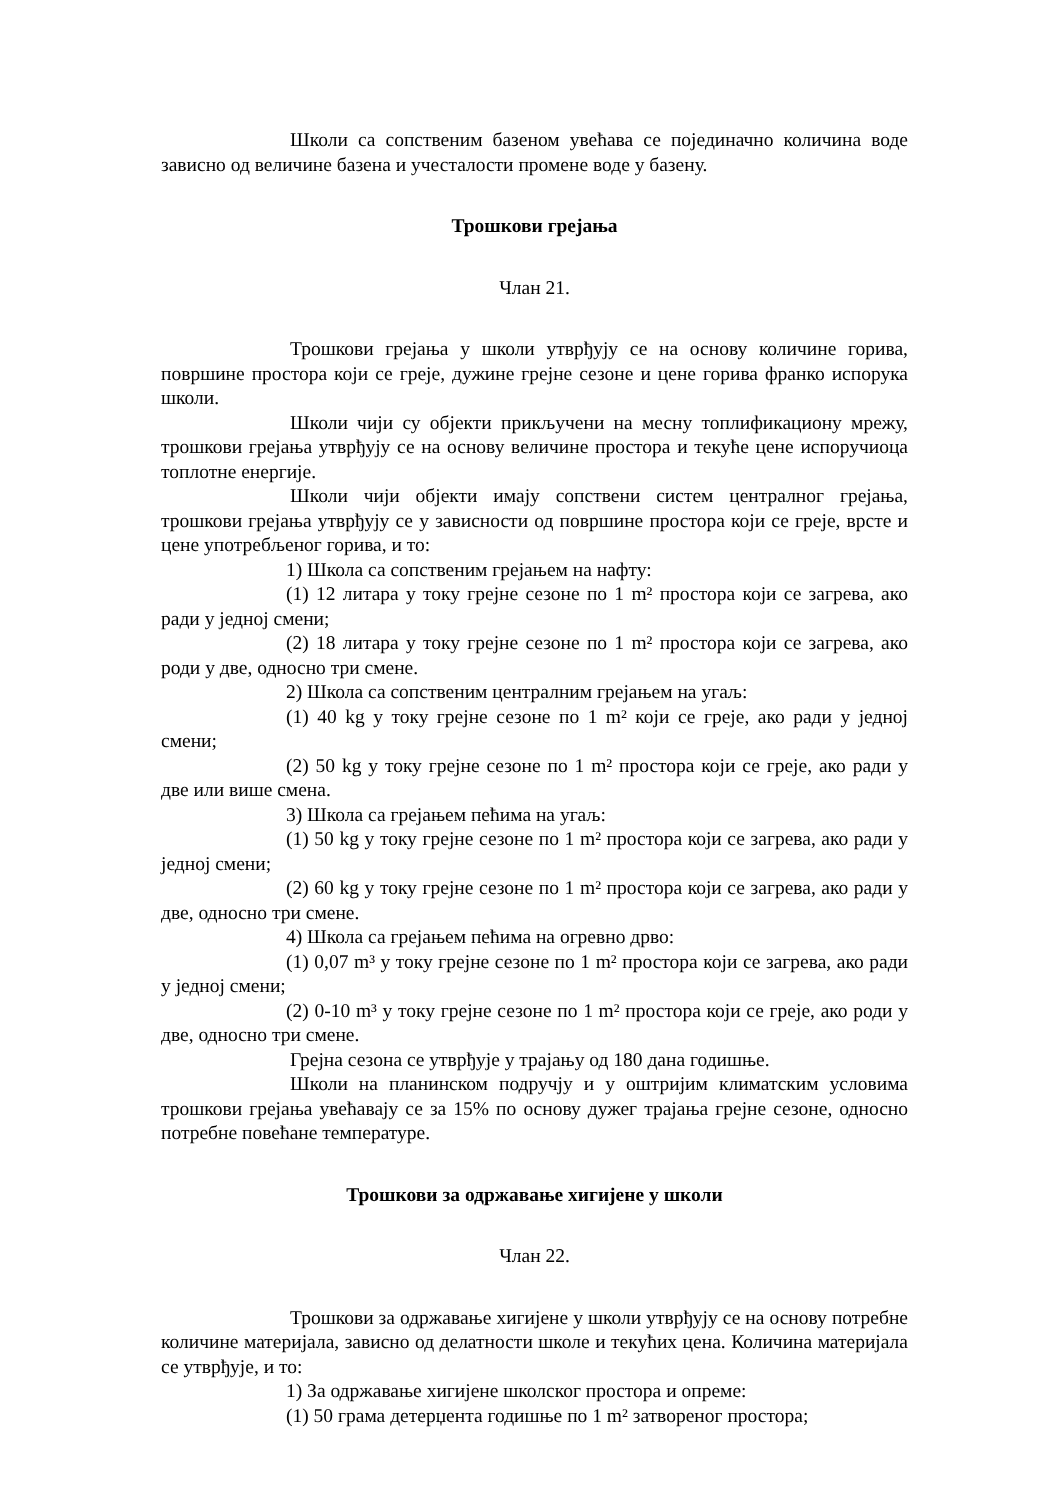Школи са сопственим базеном увећава се појединачно количина воде зависно од величине базена и учесталости промене воде у базену.
Трошкови грејања
Члан 21.
Трошкови грејања у школи утврђују се на основу количине горива, површине простора који се греје, дужине грејне сезоне и цене горива франко испорука школи.
Школи чији су објекти прикључени на месну топлификациону мрежу, трошкови грејања утврђују се на основу величине простора и текуће цене испоручиоца топлотне енергије.
Школи чији објекти имају сопствени систем централног грејања, трошкови грејања утврђују се у зависности од површине простора који се греје, врсте и цене употребљеног горива, и то:
1) Школа са сопственим грејањем на нафту:
(1) 12 литара у току грејне сезоне по 1 m² простора који се загрева, ако ради у једној смени;
(2) 18 литара у току грејне сезоне по 1 m² простора који се загрева, ако роди у две, односно три смене.
2) Школа са сопственим централним грејањем на угаљ:
(1) 40 kg у току грејне сезоне по 1 m² који се греје, ако ради у једној смени;
(2) 50 kg у току грејне сезоне по 1 m² простора који се греје, ако ради у две или више смена.
3) Школа са грејањем пећима на угаљ:
(1) 50 kg у току грејне сезоне по 1 m² простора који се загрева, ако ради у једној смени;
(2) 60 kg у току грејне сезоне по 1 m² простора који се загрева, ако ради у две, односно три смене.
4) Школа са грејањем пећима на огревно дрво:
(1) 0,07 m³ у току грејне сезоне по 1 m² простора који се загрева, ако ради у једној смени;
(2) 0-10 m³ у току грејне сезоне по 1 m² простора који се греје, ако роди у две, односно три смене.
Грејна сезона се утврђује у трајању од 180 дана годишње.
Школи на планинском подручју и у оштријим климатским условима трошкови грејања увећавају се за 15% по основу дужег трајања грејне сезоне, односно потребне повећане температуре.
Трошкови за одржавање хигијене у школи
Члан 22.
Трошкови за одржавање хигијене у школи утврђују се на основу потребне количине материјала, зависно од делатности школе и текућих цена. Количина материјала се утврђује, и то:
1) За одржавање хигијене школског простора и опреме:
(1) 50 грама детерџента годишње по 1 m² затвореног простора;